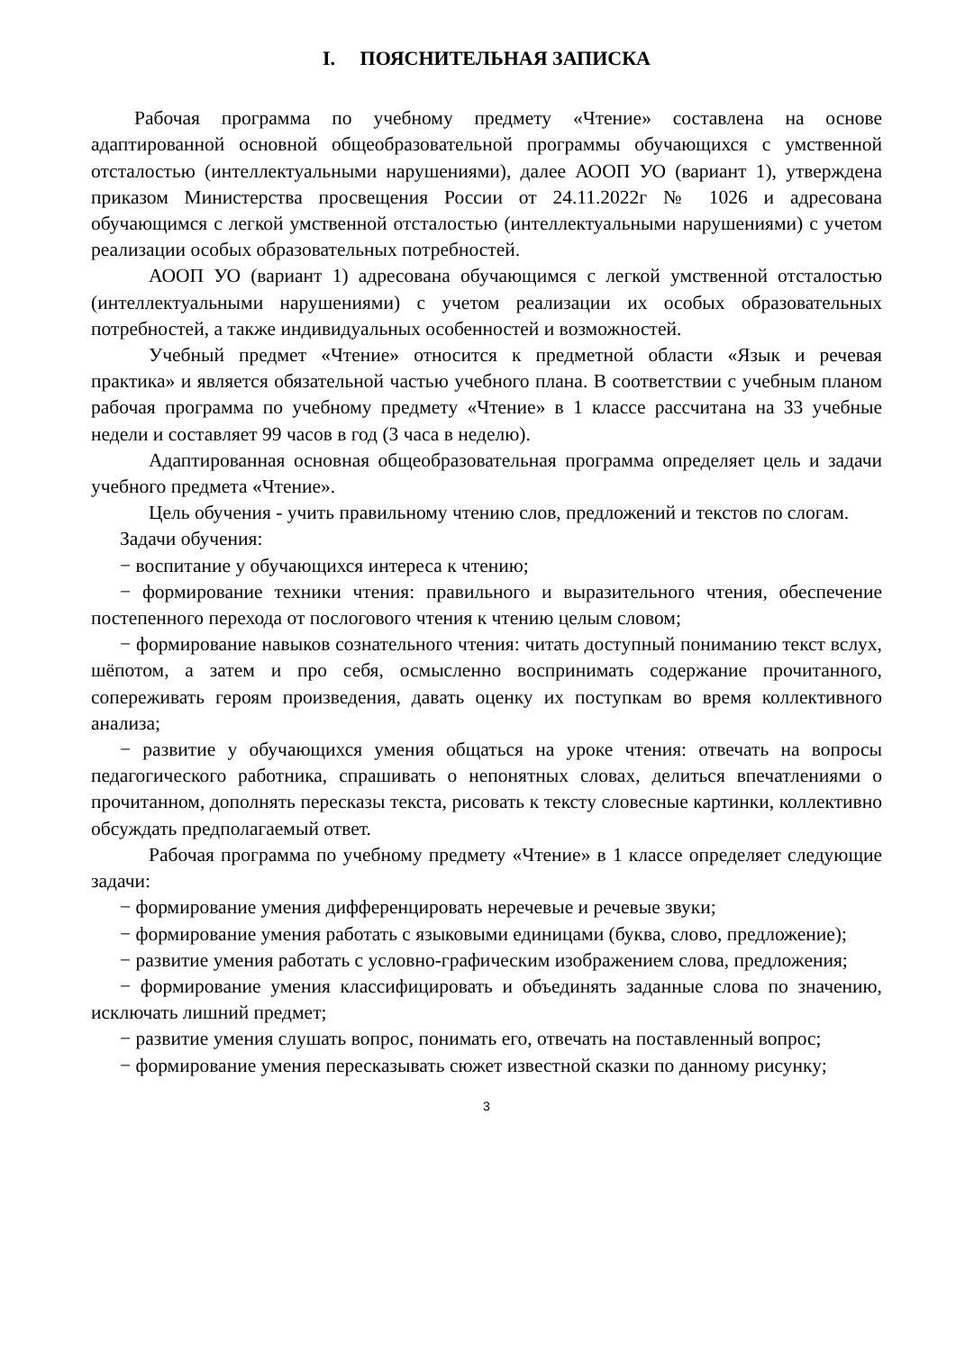I. ПОЯСНИТЕЛЬНАЯ ЗАПИСКА
Рабочая программа по учебному предмету «Чтение» составлена на основе адаптированной основной общеобразовательной программы обучающихся с умственной отсталостью (интеллектуальными нарушениями), далее АООП УО (вариант 1), утверждена приказом Министерства просвещения России от 24.11.2022г № 1026 и адресована обучающимся с легкой умственной отсталостью (интеллектуальными нарушениями) с учетом реализации особых образовательных потребностей.
АООП УО (вариант 1) адресована обучающимся с легкой умственной отсталостью (интеллектуальными нарушениями) с учетом реализации их особых образовательных потребностей, а также индивидуальных особенностей и возможностей.
Учебный предмет «Чтение» относится к предметной области «Язык и речевая практика» и является обязательной частью учебного плана. В соответствии с учебным планом рабочая программа по учебному предмету «Чтение» в 1 классе рассчитана на 33 учебные недели и составляет 99 часов в год (3 часа в неделю).
Адаптированная основная общеобразовательная программа определяет цель и задачи учебного предмета «Чтение».
Цель обучения - учить правильному чтению слов, предложений и текстов по слогам.
Задачи обучения:
− воспитание у обучающихся интереса к чтению;
− формирование техники чтения: правильного и выразительного чтения, обеспечение постепенного перехода от послогового чтения к чтению целым словом;
− формирование навыков сознательного чтения: читать доступный пониманию текст вслух, шёпотом, а затем и про себя, осмысленно воспринимать содержание прочитанного, сопереживать героям произведения, давать оценку их поступкам во время коллективного анализа;
− развитие у обучающихся умения общаться на уроке чтения: отвечать на вопросы педагогического работника, спрашивать о непонятных словах, делиться впечатлениями о прочитанном, дополнять пересказы текста, рисовать к тексту словесные картинки, коллективно обсуждать предполагаемый ответ.
Рабочая программа по учебному предмету «Чтение» в 1 классе определяет следующие задачи:
− формирование умения дифференцировать неречевые и речевые звуки;
− формирование умения работать с языковыми единицами (буква, слово, предложение);
− развитие умения работать с условно-графическим изображением слова, предложения;
− формирование умения классифицировать и объединять заданные слова по значению, исключать лишний предмет;
− развитие умения слушать вопрос, понимать его, отвечать на поставленный вопрос;
− формирование умения пересказывать сюжет известной сказки по данному рисунку;
3